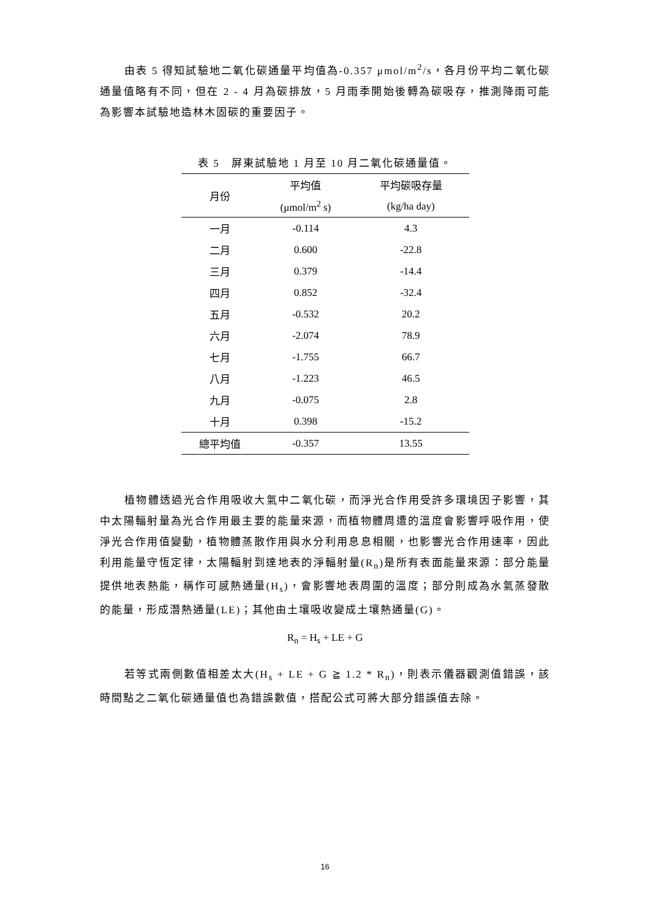由表 5 得知試驗地二氧化碳通量平均值為-0.357 μmol/m<sup>2</sup>/s，各月份平均二氧化碳通量值略有不同，但在 2 - 4 月為碳排放，5 月雨季開始後轉為碳吸存，推測降雨可能為影響本試驗地造林木固碳的重要因子。
表 5 屏東試驗地 1 月至 10 月二氧化碳通量值。
| 月份 | 平均值 | 平均碳吸存量 |
| --- | --- | --- |
| | (μmol/m<sup>2</sup> s) | (kg/ha day) |
| 一月 | -0.114 | 4.3 |
| 二月 | 0.600 | -22.8 |
| 三月 | 0.379 | -14.4 |
| 四月 | 0.852 | -32.4 |
| 五月 | -0.532 | 20.2 |
| 六月 | -2.074 | 78.9 |
| 七月 | -1.755 | 66.7 |
| 八月 | -1.223 | 46.5 |
| 九月 | -0.075 | 2.8 |
| 十月 | 0.398 | -15.2 |
| 總平均值 | -0.357 | 13.55 |
植物體透過光合作用吸收大氣中二氧化碳，而淨光合作用受許多環境因子影響，其中太陽輻射量為光合作用最主要的能量來源，而植物體周遭的溫度會影響呼吸作用，使淨光合作用值變動，植物體蒸散作用與水分利用息息相關，也影響光合作用速率，因此利用能量守恆定律，太陽輻射到達地表的淨輻射量(R<sub>n</sub>)是所有表面能量來源：部分能量提供地表熱能，稱作可感熱通量(H<sub>s</sub>)，會影響地表周圍的溫度；部分則成為水氣蒸發散的能量，形成潛熱通量(LE)；其他由土壤吸收變成土壤熱通量(G)。
R<sub>n</sub> = H<sub>s</sub> + LE + G
若等式兩側數值相差太大(H<sub>s</sub> + LE + G ≧ 1.2 * R<sub>n</sub>)，則表示儀器觀測值錯誤，該時間點之二氧化碳通量值也為錯誤數值，搭配公式可將大部分錯誤值去除。
16